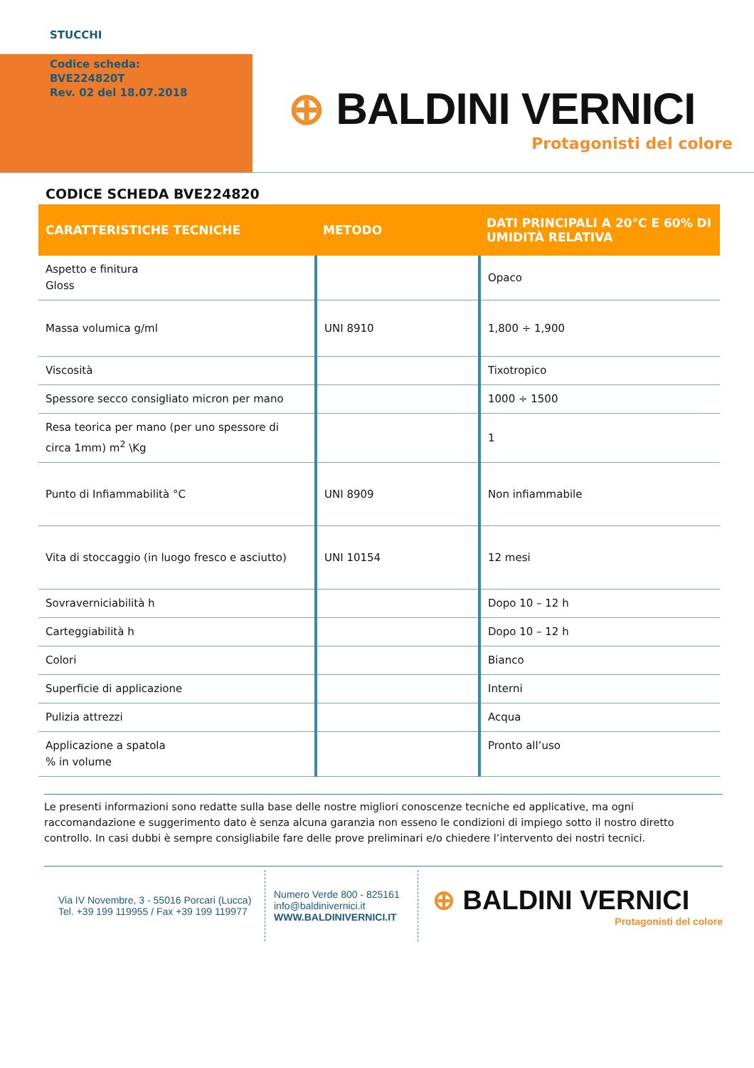STUCCHI
Codice scheda:
BVE224820T
Rev. 02 del 18.07.2018
⊕ BALDINI VERNICI
Protagonisti del colore
CODICE SCHEDA BVE224820
| CARATTERISTICHE TECNICHE | METODO | DATI PRINCIPALI A 20°C E 60% DI UMIDITÀ RELATIVA |
| --- | --- | --- |
| Aspetto e finitura Gloss | | Opaco |
| Massa volumica g/ml | UNI 8910 | 1,800 ÷ 1,900 |
| Viscosità | | Tixotropico |
| Spessore secco consigliato micron per mano | | 1000 ÷ 1500 |
| Resa teorica per mano (per uno spessore di circa 1mm) m<sup>2</sup> \Kg | | 1 |
| Punto di Infiammabilità °C | UNI 8909 | Non infiammabile |
| Vita di stoccaggio (in luogo fresco e asciutto) | UNI 10154 | 12 mesi |
| Sovraverniciabilità h | | Dopo 10 – 12 h |
| Carteggiabilità h | | Dopo 10 – 12 h |
| Colori | | Bianco |
| Superficie di applicazione | | Interni |
| Pulizia attrezzi | | Acqua |
| Applicazione a spatola % in volume | | Pronto all’uso |
Le presenti informazioni sono redatte sulla base delle nostre migliori conoscenze tecniche ed applicative, ma ogni raccomandazione e suggerimento dato è senza alcuna garanzia non esseno le condizioni di impiego sotto il nostro diretto controllo. In casi dubbi è sempre consigliabile fare delle prove preliminari e/o chiedere l’intervento dei nostri tecnici.
Via IV Novembre, 3 - 55016 Porcari (Lucca)
Tel. +39 199 119955 / Fax +39 199 119977
Numero Verde 800 - 825161
info@baldinivernici.it
WWW.BALDINIVERNICI.IT
⊕ BALDINI VERNICI
Protagonisti del colore